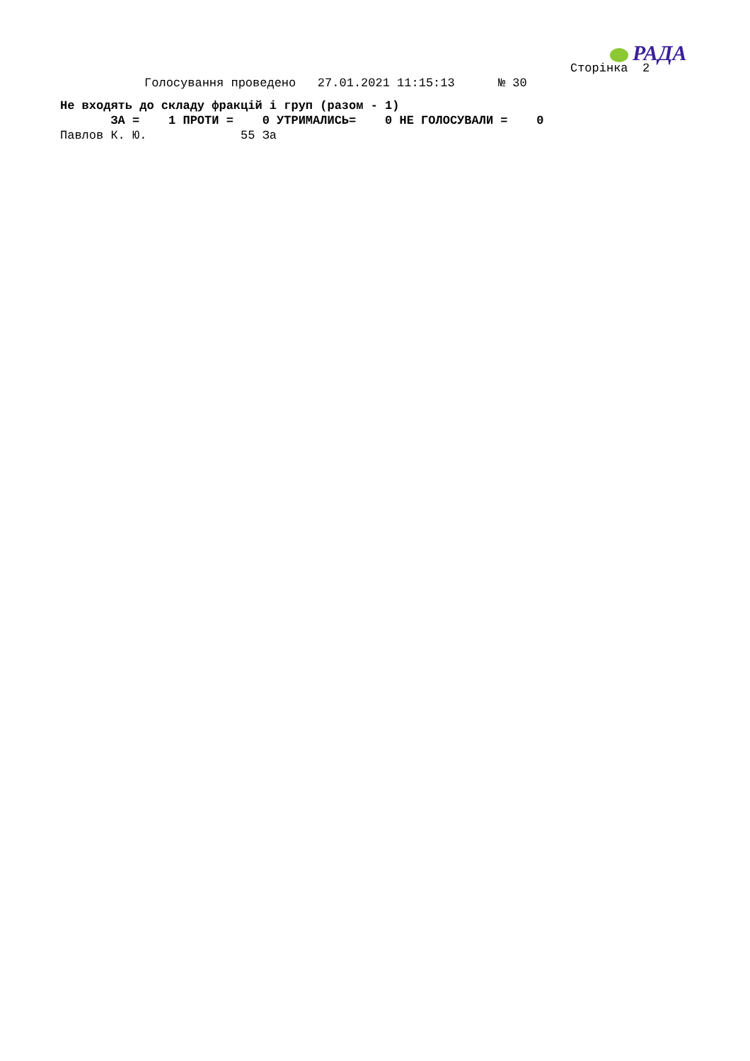РАДА
                                                                               Сторінка  2
                    Голосування проведено   27.01.2021 11:15:13      № 30
Не входять до складу фракцій і груп (разом - 1)
       ЗА =    1 ПРОТИ =    0 УТРИМАЛИСЬ=    0 НЕ ГОЛОСУВАЛИ =    0
Павлов К. Ю.             55 За